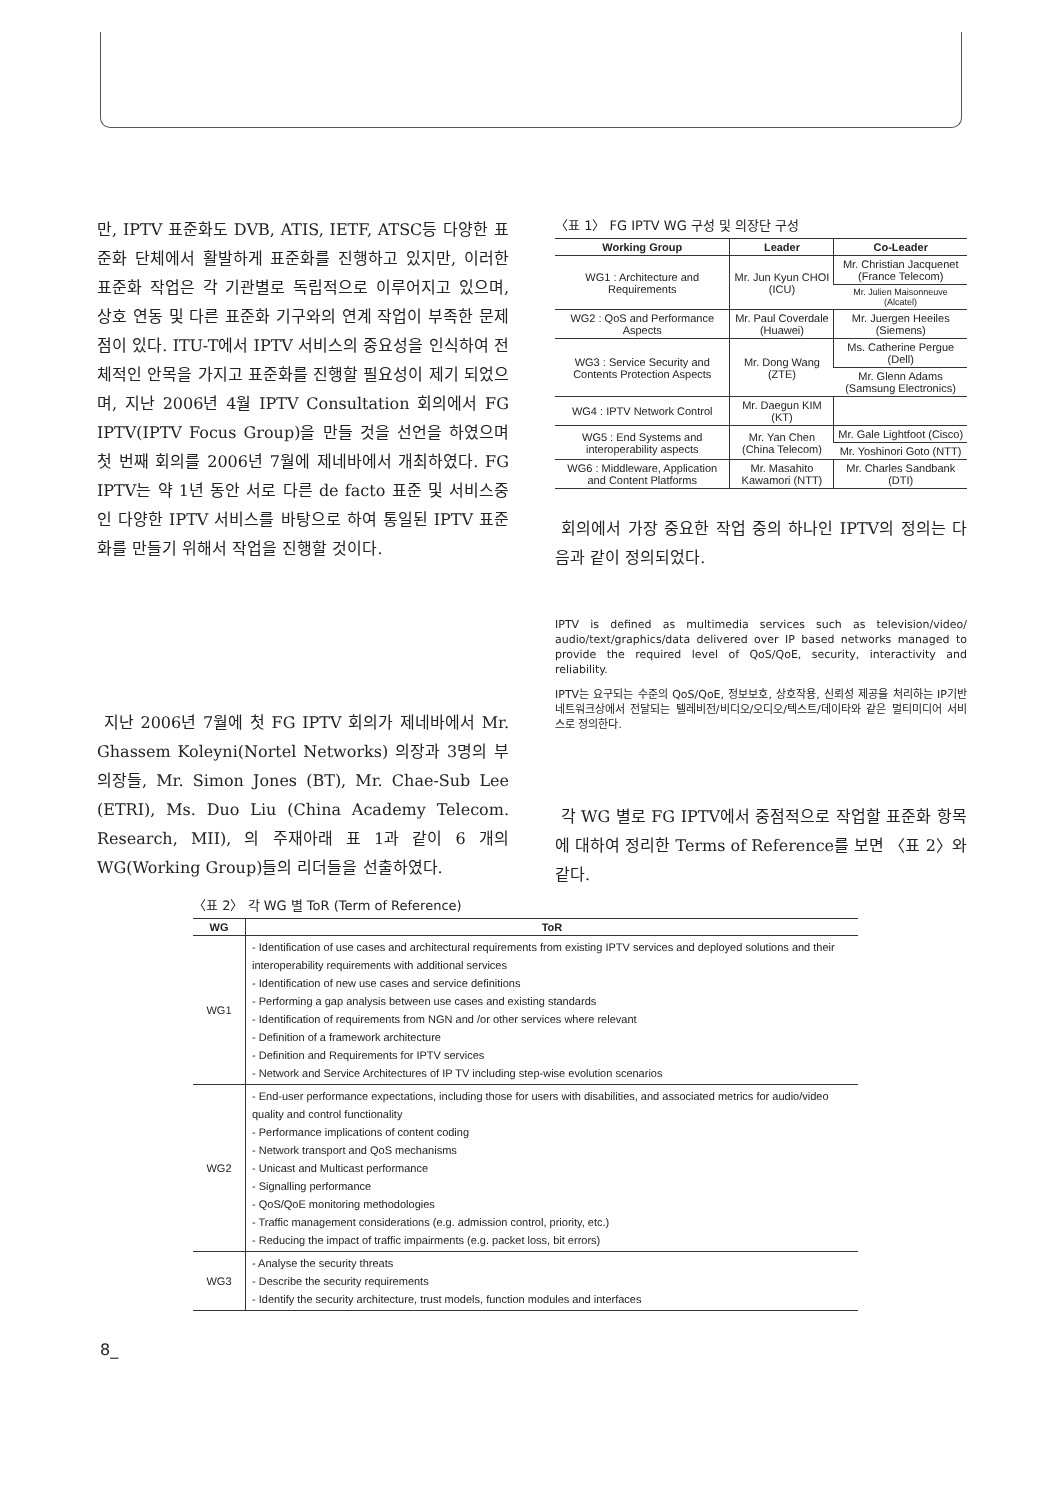만, IPTV 표준화도 DVB, ATIS, IETF, ATSC등 다양한 표준화 단체에서 활발하게 표준화를 진행하고 있지만, 이러한 표준화 작업은 각 기관별로 독립적으로 이루어지고 있으며, 상호 연동 및 다른 표준화 기구와의 연계 작업이 부족한 문제점이 있다. ITU-T에서 IPTV 서비스의 중요성을 인식하여 전체적인 안목을 가지고 표준화를 진행할 필요성이 제기 되었으며, 지난 2006년 4월 IPTV Consultation 회의에서 FG IPTV(IPTV Focus Group)을 만들 것을 선언을 하였으며 첫 번째 회의를 2006년 7월에 제네바에서 개최하였다. FG IPTV는 약 1년 동안 서로 다른 de facto 표준 및 서비스중인 다양한 IPTV 서비스를 바탕으로 하여 통일된 IPTV 표준화를 만들기 위해서 작업을 진행할 것이다.
지난 2006년 7월에 첫 FG IPTV 회의가 제네바에서 Mr. Ghassem Koleyni(Nortel Networks) 의장과 3명의 부의장들, Mr. Simon Jones (BT), Mr. Chae-Sub Lee (ETRI), Ms. Duo Liu (China Academy Telecom. Research, MII), 의 주재아래 표 1과 같이 6 개의 WG(Working Group)들의 리더들을 선출하였다.
〈표 1〉 FG IPTV WG 구성 및 의장단 구성
| Working Group | Leader | Co-Leader |
| --- | --- | --- |
| WG1 : Architecture and Requirements | Mr. Jun Kyun CHOI (ICU) | Mr. Christian Jacquenet (France Telecom) |
| | | Mr. Julien Maisonneuve (Alcatel) |
| WG2 : QoS and Performance Aspects | Mr. Paul Coverdale (Huawei) | Mr. Juergen Heeiles (Siemens) |
| WG3 : Service Security and Contents Protection Aspects | Mr. Dong Wang (ZTE) | Ms. Catherine Pergue (Dell) |
| | | Mr. Glenn Adams (Samsung Electronics) |
| WG4 : IPTV Network Control | Mr. Daegun KIM (KT) | |
| WG5 : End Systems and interoperability aspects | Mr. Yan Chen (China Telecom) | Mr. Gale Lightfoot (Cisco) |
| | | Mr. Yoshinori Goto (NTT) |
| WG6 : Middleware, Application and Content Platforms | Mr. Masahito Kawamori (NTT) | Mr. Charles Sandbank (DTI) |
회의에서 가장 중요한 작업 중의 하나인 IPTV의 정의는 다음과 같이 정의되었다.
IPTV is defined as multimedia services such as television/video/ audio/text/graphics/data delivered over IP based networks managed to provide the required level of QoS/QoE, security, interactivity and reliability.
IPTV는 요구되는 수준의 QoS/QoE, 정보보호, 상호작용, 신뢰성 제공을 처리하는 IP기반 네트워크상에서 전달되는 텔레비전/비디오/오디오/텍스트/데이타와 같은 멀티미디어 서비스로 정의한다.
각 WG 별로 FG IPTV에서 중점적으로 작업할 표준화 항목에 대하여 정리한 Terms of Reference를 보면 〈표 2〉와 같다.
〈표 2〉 각 WG 별 ToR (Term of Reference)
| WG | ToR |
| --- | --- |
| WG1 | - Identification of use cases and architectural requirements from existing IPTV services and deployed solutions and their interoperability requirements with additional services - Identification of new use cases and service definitions - Performing a gap analysis between use cases and existing standards - Identification of requirements from NGN and /or other services where relevant - Definition of a framework architecture - Definition and Requirements for IPTV services - Network and Service Architectures of IP TV including step-wise evolution scenarios |
| WG2 | - End-user performance expectations, including those for users with disabilities, and associated metrics for audio/video quality and control functionality - Performance implications of content coding - Network transport and QoS mechanisms - Unicast and Multicast performance - Signalling performance - QoS/QoE monitoring methodologies - Traffic management considerations (e.g. admission control, priority, etc.) - Reducing the impact of traffic impairments (e.g. packet loss, bit errors) |
| WG3 | - Analyse the security threats - Describe the security requirements - Identify the security architecture, trust models, function modules and interfaces |
8_